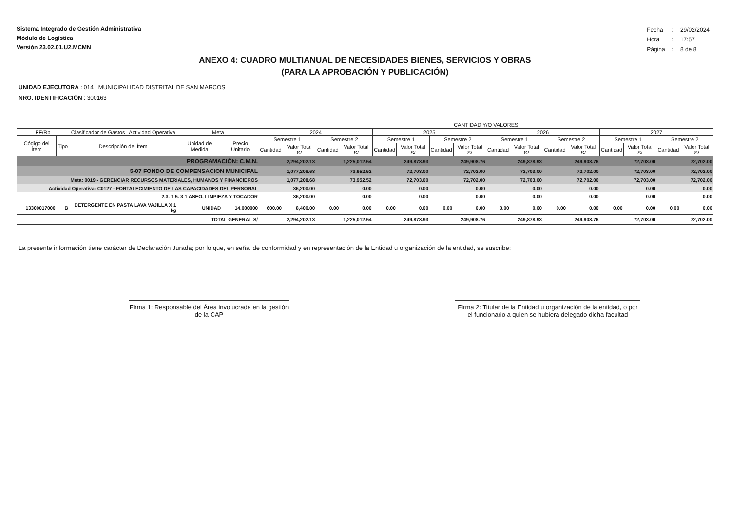Sistema Integrado de Gestión Administrativa
Módulo de Logística
Versión 23.02.01.U2.MCMN
| Fecha | : | 29/02/2024 |
| Hora | : | 17:57 |
| Página | : | 8 de 8 |
ANEXO 4: CUADRO MULTIANUAL DE NECESIDADES BIENES, SERVICIOS Y OBRAS
(PARA LA APROBACIÓN Y PUBLICACIÓN)
UNIDAD EJECUTORA : 014 MUNICIPALIDAD DISTRITAL DE SAN MARCOS
NRO. IDENTIFICACIÓN : 300163
| | | | | | | CANTIDAD Y/O VALORES | | | | | | | | | | | | | | | |
| --- | --- | --- | --- | --- | --- | --- | --- | --- | --- | --- | --- | --- | --- | --- | --- | --- | --- | --- | --- | --- | --- |
| FF/Rb | | Clasificador de Gastos | Actividad Operativa | Meta | | 2024 | | | | 2025 | | | | 2026 | | | | 2027 | | | |
| Código del Ítem | Tipo | Descripción del Ítem | | Unidad de Medida | Precio Unitario | Semestre 1 | | Semestre 2 | | Semestre 1 | | Semestre 2 | | Semestre 1 | | Semestre 2 | | Semestre 1 | | Semestre 2 | |
| | | | | | | Cantidad | Valor Total S/ | Cantidad | Valor Total S/ | Cantidad | Valor Total S/ | Cantidad | Valor Total S/ | Cantidad | Valor Total S/ | Cantidad | Valor Total S/ | Cantidad | Valor Total S/ | Cantidad | Valor Total S/ |
| PROGRAMACIÓN: C.M.N. | | | | | | 2,294,202.13 | | 1,225,012.54 | | 249,878.93 | | 249,908.76 | | 249,878.93 | | 249,908.76 | | 72,703.00 | | 72,702.00 | |
| 5-07 FONDO DE COMPENSACION MUNICIPAL | | | | | | 1,077,208.68 | | 73,952.52 | | 72,703.00 | | 72,702.00 | | 72,703.00 | | 72,702.00 | | 72,703.00 | | 72,702.00 | |
| Meta: 0019 - GERENCIAR RECURSOS MATERIALES, HUMANOS Y FINANCIEROS | | | | | | 1,077,208.68 | | 73,952.52 | | 72,703.00 | | 72,702.00 | | 72,703.00 | | 72,702.00 | | 72,703.00 | | 72,702.00 | |
| Actividad Operativa: C0127 - FORTALECIMIENTO DE LAS CAPACIDADES DEL PERSONAL | | | | | | 36,200.00 | | 0.00 | | 0.00 | | 0.00 | | 0.00 | | 0.00 | | 0.00 | | 0.00 | |
| 2.3. 1 5. 3 1 ASEO, LIMPIEZA Y TOCADOR | | | | | | 36,200.00 | | 0.00 | | 0.00 | | 0.00 | | 0.00 | | 0.00 | | 0.00 | | 0.00 | |
| 13300017000 | B | DETERGENTE EN PASTA LAVA VAJILLA X 1 kg | | UNIDAD | 14.000000 | 600.00 | 8,400.00 | 0.00 | 0.00 | 0.00 | 0.00 | 0.00 | 0.00 | 0.00 | 0.00 | 0.00 | 0.00 | 0.00 | 0.00 | 0.00 | 0.00 |
| TOTAL GENERAL S/ | | | | | | 2,294,202.13 | | 1,225,012.54 | | 249,878.93 | | 249,908.76 | | 249,878.93 | | 249,908.76 | | 72,703.00 | | 72,702.00 | |
La presente información tiene carácter de Declaración Jurada; por lo que, en señal de conformidad y en representación de la Entidad u organización de la entidad, se suscribe:
Firma 1: Responsable del Área involucrada en la gestión de la CAP
Firma 2: Titular de la Entidad u organización de la entidad, o por el funcionario a quien se hubiera delegado dicha facultad